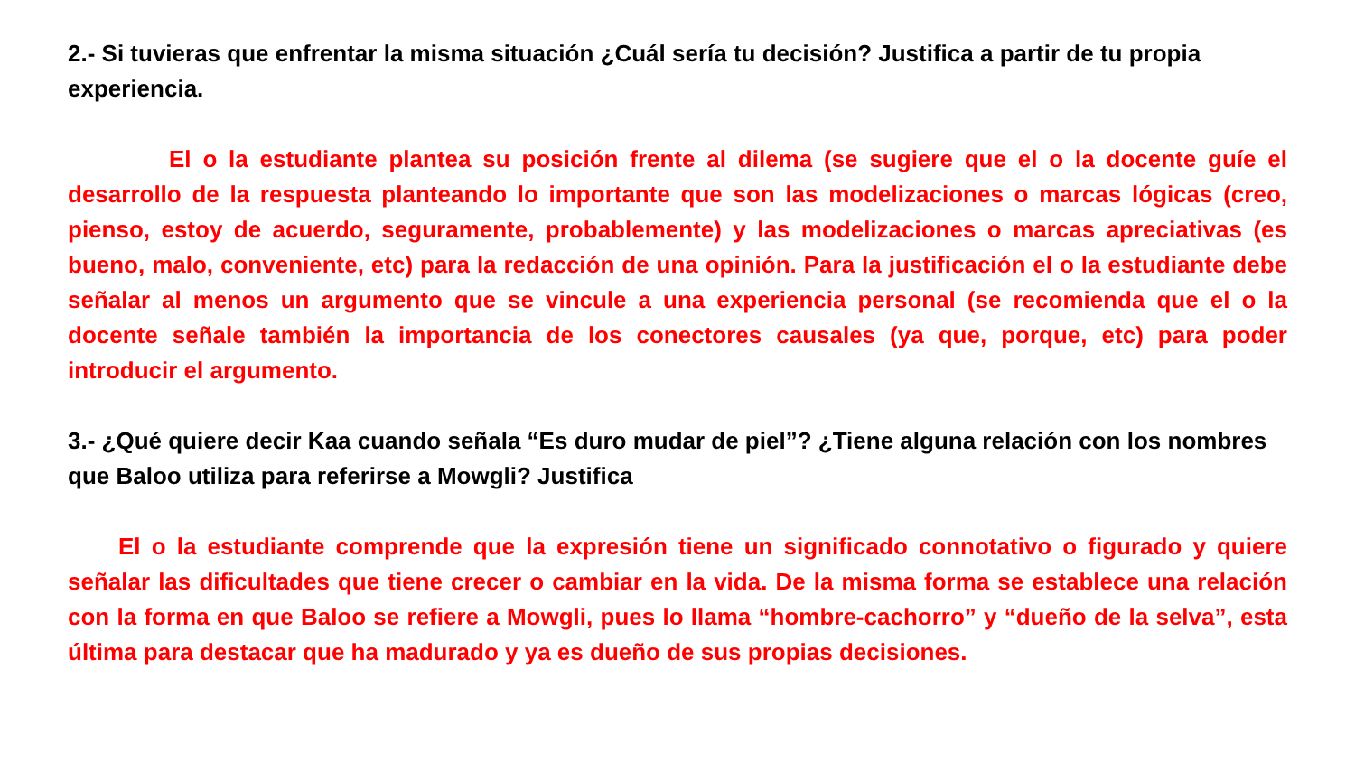2.- Si tuvieras que enfrentar la misma situación ¿Cuál sería tu decisión? Justifica a partir de tu propia experiencia.
El o la estudiante plantea su posición frente al dilema (se sugiere que el o la docente guíe el desarrollo de la respuesta planteando lo importante que son las modelizaciones o marcas lógicas (creo, pienso, estoy de acuerdo, seguramente, probablemente) y las modelizaciones o marcas apreciativas (es bueno, malo, conveniente, etc) para la redacción de una opinión. Para la justificación el o la estudiante debe señalar al menos un argumento que se vincule a una experiencia personal (se recomienda que el o la docente señale también la importancia de los conectores causales (ya que, porque, etc) para poder introducir el argumento.
3.- ¿Qué quiere decir Kaa cuando señala “Es duro mudar de piel”? ¿Tiene alguna relación con los nombres que Baloo utiliza para referirse a Mowgli? Justifica
El o la estudiante comprende que la expresión tiene un significado connotativo o figurado y quiere señalar las dificultades que tiene crecer o cambiar en la vida. De la misma forma se establece una relación con la forma en que Baloo se refiere a Mowgli, pues lo llama “hombre-cachorro” y “dueño de la selva”, esta última para destacar que ha madurado y ya es dueño de sus propias decisiones.